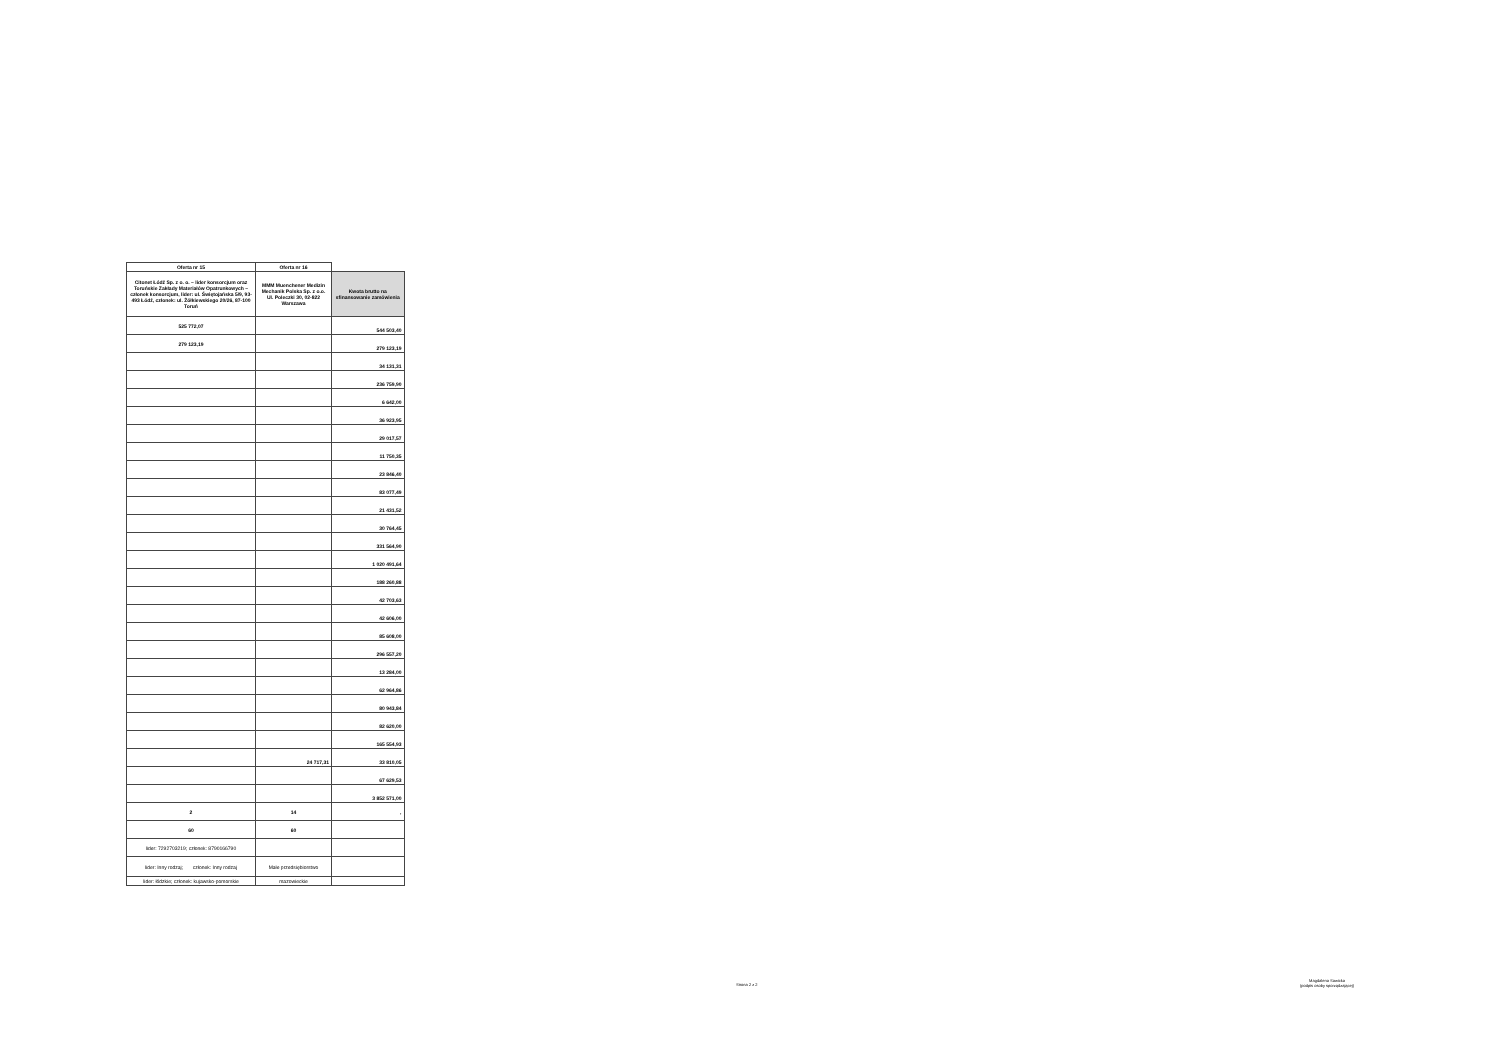| Oferta nr 15 | Oferta nr 16 | |
| --- | --- | --- |
| Citonet Łódź Sp. z o. o. – lider konsorcjum oraz Toruńskie Zakłady Materiałów Opatrunkowych – członek konsorcjum, lider: ul. Świętojańska 5/9, 93-493 Łódź, członek: ul. Żółkiewskiego 20/26, 87-100 Toruń | MMM Muenchener Medizin Mechanik Polska Sp. z o.o. Ul. Poleczki 30, 02-822 Warszawa | Kwota brutto na sfinansowanie zamówienia |
| 525 772,07 | | 544 503,40 |
| 279 123,19 | | 279 123,19 |
| | | 34 131,31 |
| | | 236 759,90 |
| | | 6 642,00 |
| | | 36 923,95 |
| | | 29 017,57 |
| | | 11 750,35 |
| | | 23 846,40 |
| | | 83 077,49 |
| | | 21 431,52 |
| | | 30 764,45 |
| | | 331 564,90 |
| | | 1 020 491,64 |
| | | 188 260,88 |
| | | 42 703,63 |
| | | 42 606,00 |
| | | 85 608,00 |
| | | 296 557,20 |
| | | 13 284,00 |
| | | 62 964,86 |
| | | 80 943,84 |
| | | 82 620,00 |
| | | 165 554,93 |
| | 24 717,31 | 33 810,05 |
| | | 67 629,53 |
| | | 3 852 571,00 |
| 2 | 14 | , |
| 60 | 60 | |
| lider: 7292703219; członek: 8790166790 | | |
| lider: Inny rodzaj; członek: Inny rodzaj | Małe przedsiębiorstwo | |
| lider: łódzkie; członek: kujawsko-pomorskie | mazowieckie | |
Strona 2 z 2
Magdalena Sawicka
(podpis osoby sporządzającej)